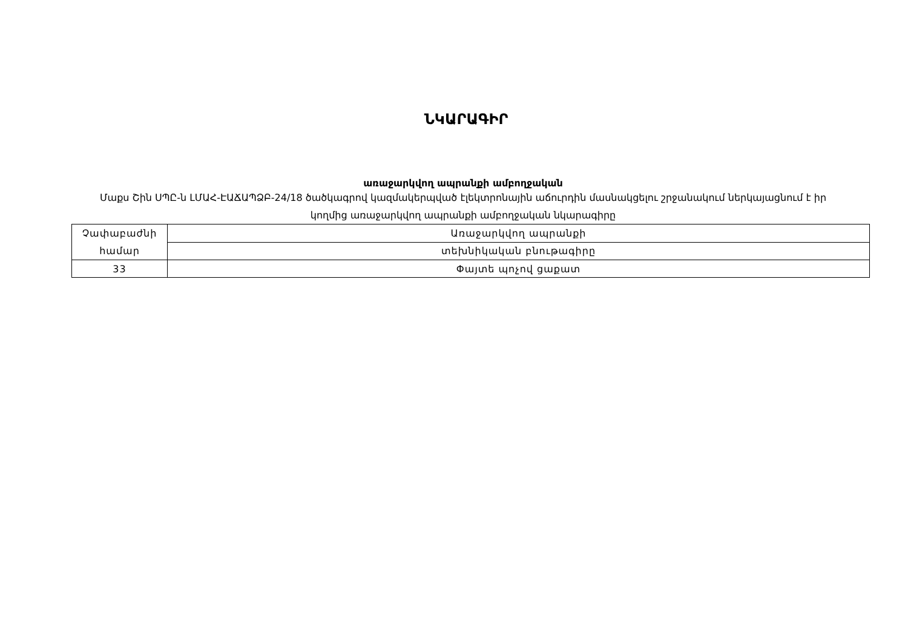ՆԿԱՐԱԳԻՐ
առաջարկվող ապրանքի ամբողջական
Մաքս Շին ՍՊԸ-ն ԼՄԱՀ-ԷԱՃԱՊՁԲ-24/18 ծածկագրով կազմակերպված էլեկտրոնային աճուրդին մասնակցելու շրջանակում ներկայացնում է իր կողմից առաջարկվող ապրանքի ամբողջական նկարագիրը
| Չափաբաժնի համար | Առաջարկվող ապրանքի |
| | տեխնիկական բնութագիրը |
| 33 | Փայտե պոչով ցաքատ |